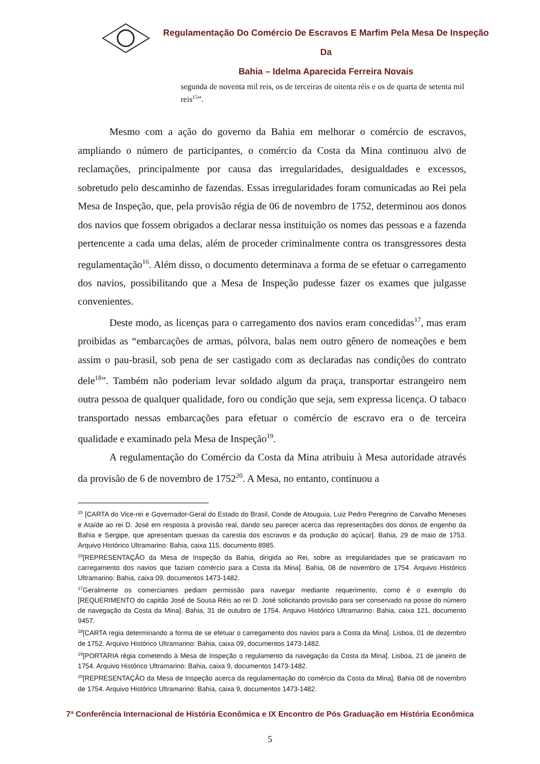Regulamentação Do Comércio De Escravos E Marfim Pela Mesa De Inspeção Da
Bahia – Idelma Aparecida Ferreira Novais
segunda de noventa mil reis, os de terceiras de oitenta réis e os de quarta de setenta mil reis<sup>15</sup>”.
Mesmo com a ação do governo da Bahia em melhorar o comércio de escravos, ampliando o número de participantes, o comércio da Costa da Mina continuou alvo de reclamações, principalmente por causa das irregularidades, desigualdades e excessos, sobretudo pelo descaminho de fazendas. Essas irregularidades foram comunicadas ao Rei pela Mesa de Inspeção, que, pela provisão régia de 06 de novembro de 1752, determinou aos donos dos navios que fossem obrigados a declarar nessa instituição os nomes das pessoas e a fazenda pertencente a cada uma delas, além de proceder criminalmente contra os transgressores desta regulamentação<sup>16</sup>. Além disso, o documento determinava a forma de se efetuar o carregamento dos navios, possibilitando que a Mesa de Inspeção pudesse fazer os exames que julgasse convenientes.
Deste modo, as licenças para o carregamento dos navios eram concedidas<sup>17</sup>, mas eram proibidas as “embarcações de armas, pólvora, balas nem outro gênero de nomeações e bem assim o pau-brasil, sob pena de ser castigado com as declaradas nas condições do contrato dele<sup>18</sup>”. Também não poderiam levar soldado algum da praça, transportar estrangeiro nem outra pessoa de qualquer qualidade, foro ou condição que seja, sem expressa licença. O tabaco transportado nessas embarcações para efetuar o comércio de escravo era o de terceira qualidade e examinado pela Mesa de Inspeção<sup>19</sup>.
A regulamentação do Comércio da Costa da Mina atribuiu à Mesa autoridade através da provisão de 6 de novembro de 1752<sup>20</sup>. A Mesa, no entanto, continuou a
<sup>15</sup> [CARTA do Vice-rei e Governador-Geral do Estado do Brasil, Conde de Atouguia, Luiz Pedro Peregrino de Carvalho Meneses e Ataíde ao rei D. José em resposta à provisão real, dando seu parecer acerca das representações dos donos de engenho da Bahia e Sergipe, que apresentam queixas da carestia dos escravos e da produção do açúcar]. Bahia, 29 de maio de 1753. Arquivo Histórico Ultramarino: Bahia, caixa 115, documento 8985.
<sup>16</sup> [REPRESENTAÇÃO da Mesa de Inspeção da Bahia, dirigida ao Rei, sobre as irregularidades que se praticavam no carregamento dos navios que faziam comércio para a Costa da Mina]. Bahia, 08 de novembro de 1754. Arquivo Histórico Ultramarino: Bahia, caixa 09, documentos 1473-1482.
<sup>17</sup> Geralmente os comerciantes pediam permissão para navegar mediante requerimento, como é o exemplo do [REQUERIMENTO do capitão José de Sousa Réis ao rei D. José solicitando provisão para ser conservado na posse do número de navegação da Costa da Mina]. Bahia, 31 de outubro de 1754. Arquivo Histórico Ultramarino: Bahia, caixa 121, documento 9457.
<sup>18</sup> [CARTA regia determinando a forma de se efetuar o carregamento dos navios para a Costa da Mina]. Lisboa, 01 de dezembro de 1752. Arquivo Histórico Ultramarino: Bahia, caixa 09, documentos 1473-1482.
<sup>19</sup> [PORTARIA régia cometendo à Mesa de Inspeção o regulamento da navegação da Costa da Mina]. Lisboa, 21 de janeiro de 1754. Arquivo Histórico Ultramarino: Bahia, caixa 9, documentos 1473-1482.
<sup>20</sup> [REPRESENTAÇÃO da Mesa de Inspeção acerca da regulamentação do comércio da Costa da Mina]. Bahia 08 de novembro de 1754. Arquivo Histórico Ultramarino: Bahia, caixa 9, documentos 1473-1482.
7ª Conferência Internacional de História Econômica e IX Encontro de Pós Graduação em História Econômica
5